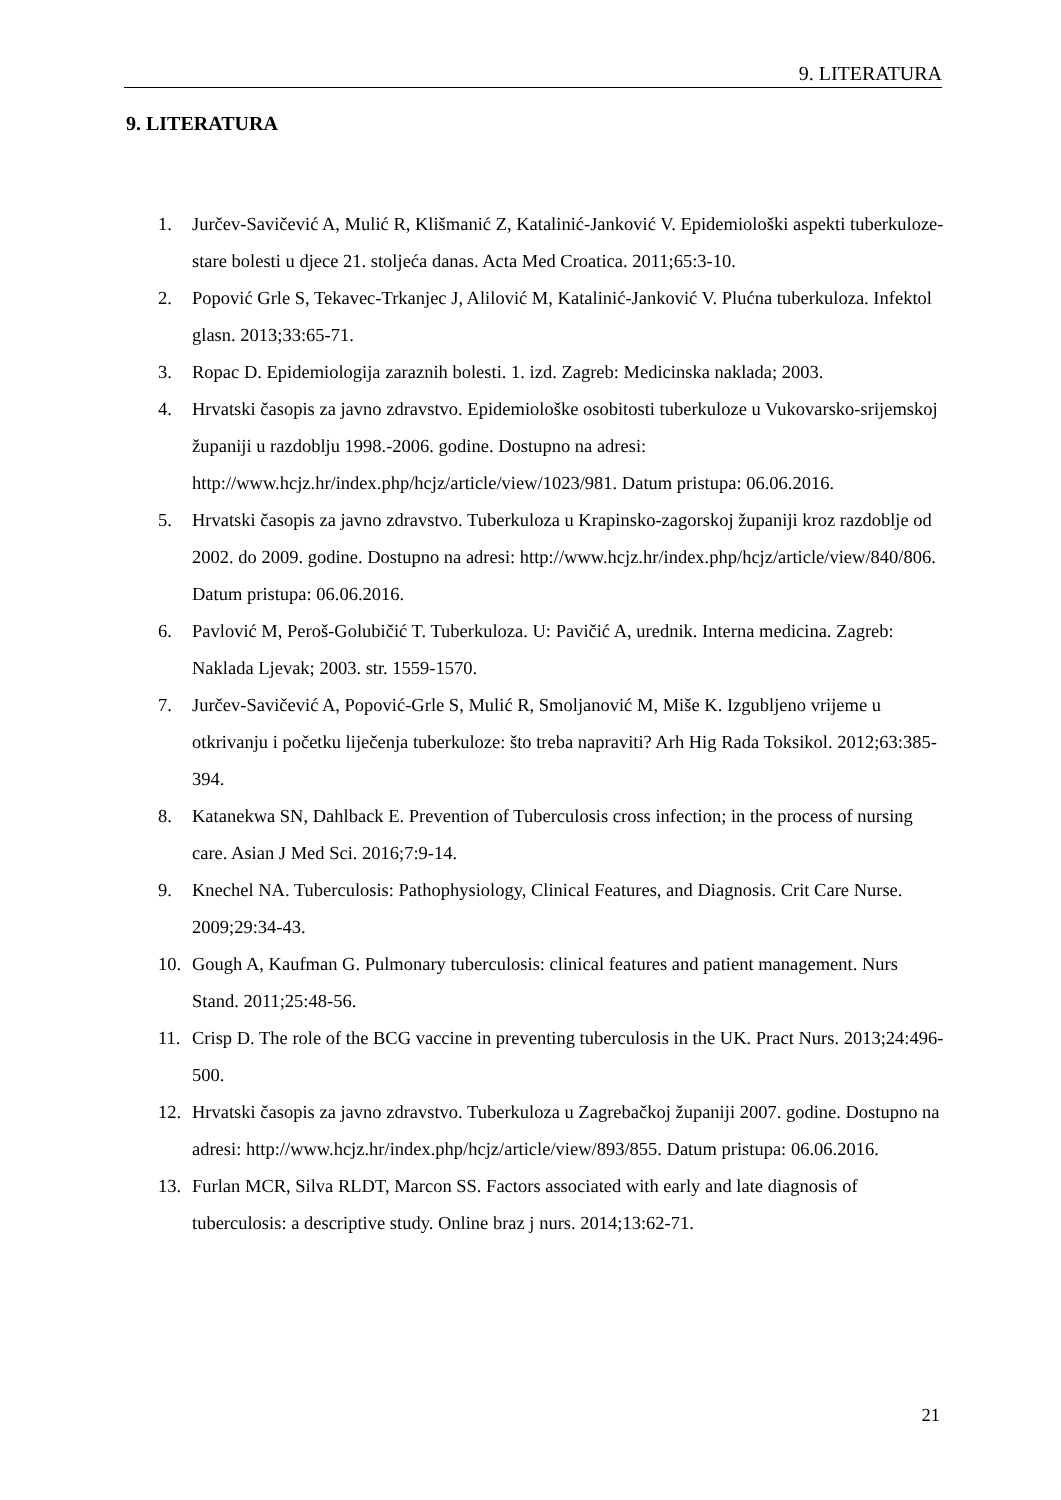9. LITERATURA
9. LITERATURA
1. Jurčev-Savičević A, Mulić R, Klišmanić Z, Katalinić-Janković V. Epidemiološki aspekti tuberkuloze-stare bolesti u djece 21. stoljeća danas. Acta Med Croatica. 2011;65:3-10.
2. Popović Grle S, Tekavec-Trkanjec J, Alilović M, Katalinić-Janković V. Plućna tuberkuloza. Infektol glasn. 2013;33:65-71.
3. Ropac D. Epidemiologija zaraznih bolesti. 1. izd. Zagreb: Medicinska naklada; 2003.
4. Hrvatski časopis za javno zdravstvo. Epidemiološke osobitosti tuberkuloze u Vukovarsko-srijemskoj županiji u razdoblju 1998.-2006. godine. Dostupno na adresi: http://www.hcjz.hr/index.php/hcjz/article/view/1023/981. Datum pristupa: 06.06.2016.
5. Hrvatski časopis za javno zdravstvo. Tuberkuloza u Krapinsko-zagorskoj županiji kroz razdoblje od 2002. do 2009. godine. Dostupno na adresi: http://www.hcjz.hr/index.php/hcjz/article/view/840/806. Datum pristupa: 06.06.2016.
6. Pavlović M, Peroš-Golubičić T. Tuberkuloza. U: Pavičić A, urednik. Interna medicina. Zagreb: Naklada Ljevak; 2003. str. 1559-1570.
7. Jurčev-Savičević A, Popović-Grle S, Mulić R, Smoljanović M, Miše K. Izgubljeno vrijeme u otkrivanju i početku liječenja tuberkuloze: što treba napraviti? Arh Hig Rada Toksikol. 2012;63:385-394.
8. Katanekwa SN, Dahlback E. Prevention of Tuberculosis cross infection; in the process of nursing care. Asian J Med Sci. 2016;7:9-14.
9. Knechel NA. Tuberculosis: Pathophysiology, Clinical Features, and Diagnosis. Crit Care Nurse. 2009;29:34-43.
10. Gough A, Kaufman G. Pulmonary tuberculosis: clinical features and patient management. Nurs Stand. 2011;25:48-56.
11. Crisp D. The role of the BCG vaccine in preventing tuberculosis in the UK. Pract Nurs. 2013;24:496-500.
12. Hrvatski časopis za javno zdravstvo. Tuberkuloza u Zagrebačkoj županiji 2007. godine. Dostupno na adresi: http://www.hcjz.hr/index.php/hcjz/article/view/893/855. Datum pristupa: 06.06.2016.
13. Furlan MCR, Silva RLDT, Marcon SS. Factors associated with early and late diagnosis of tuberculosis: a descriptive study. Online braz j nurs. 2014;13:62-71.
21